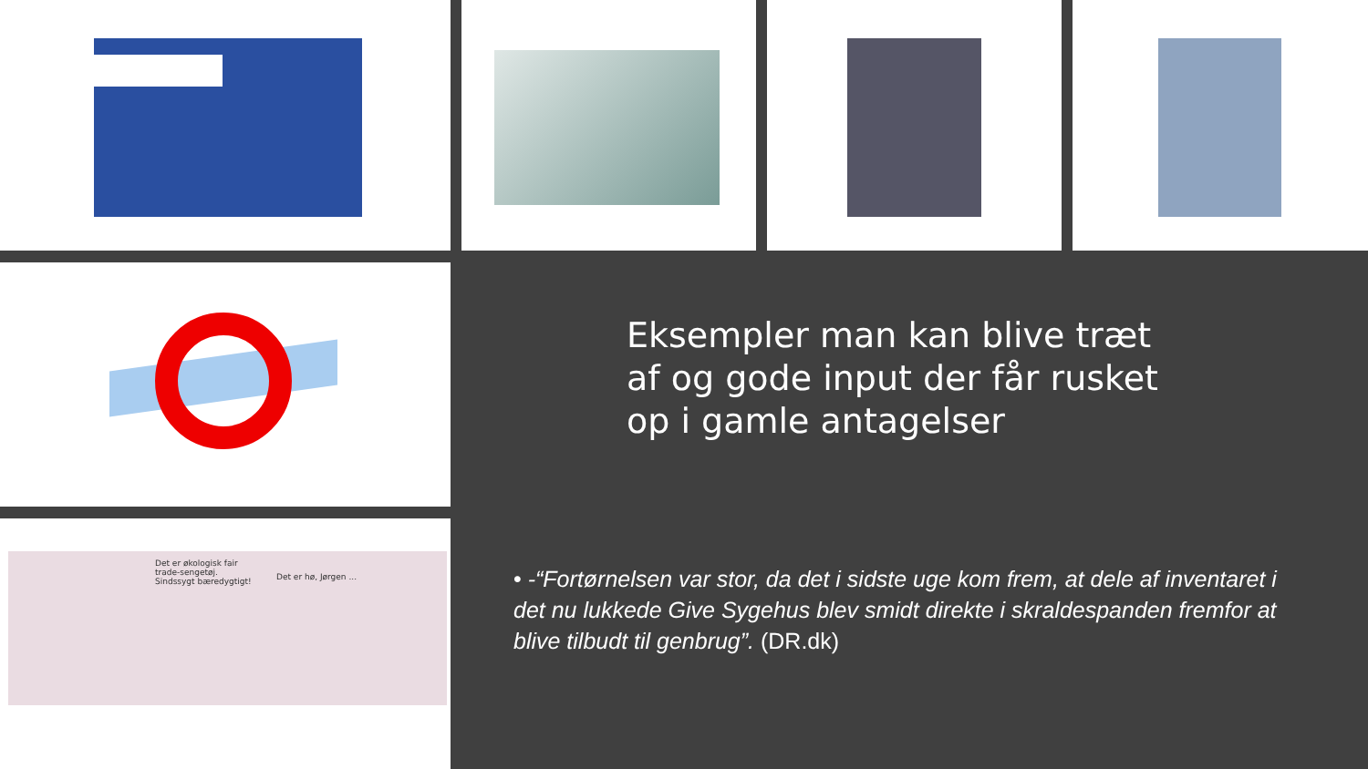Eksempler man kan blive træt af og gode input der får rusket op i gamle antagelser
• -“Fortørnelsen var stor, da det i sidste uge kom frem, at dele af inventaret i det nu lukkede Give Sygehus blev smidt direkte i skraldespanden fremfor at blive tilbudt til genbrug”. (DR.dk)
Det er økologisk fair
trade-sengetøj.
Sindssygt bæredygtigt!
Det er hø, Jørgen ...